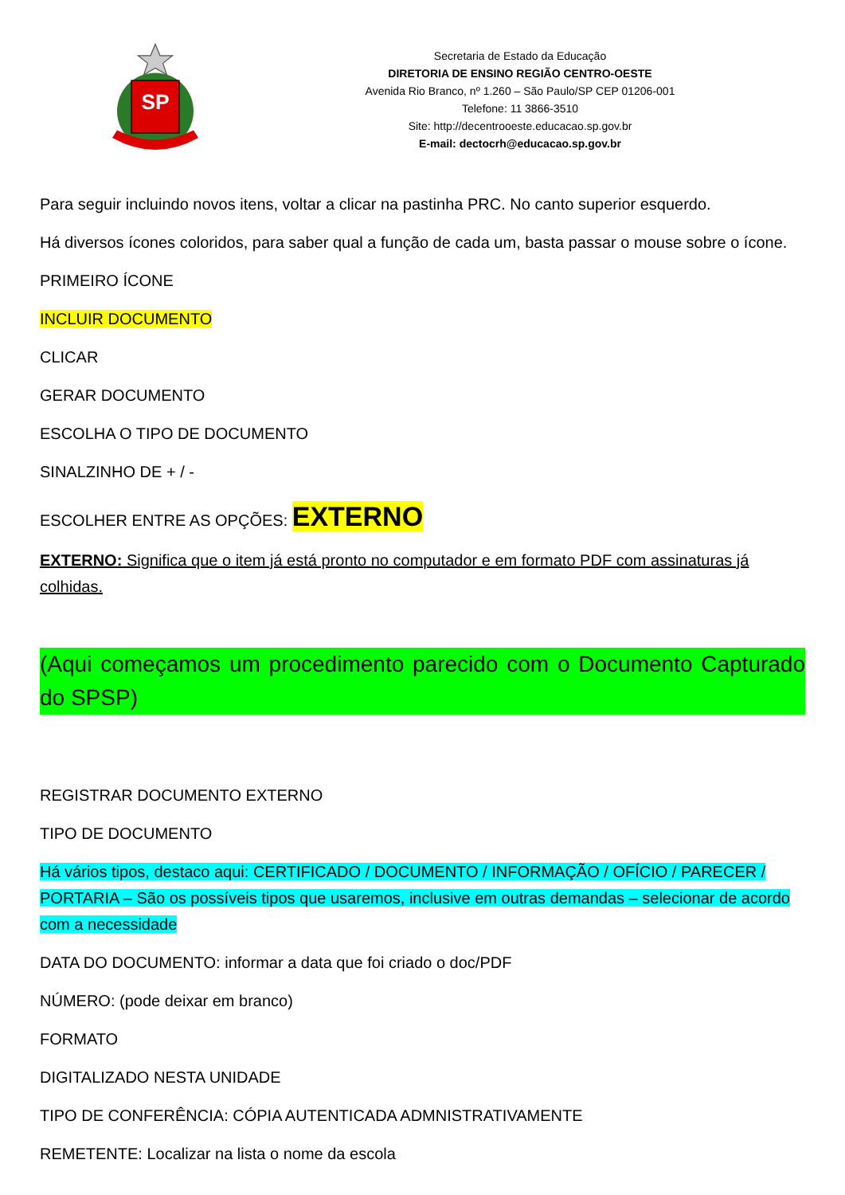SP
Secretaria de Estado da Educação
DIRETORIA DE ENSINO REGIÃO CENTRO-OESTE
Avenida Rio Branco, nº 1.260 – São Paulo/SP CEP 01206-001
Telefone: 11 3866-3510
Site: http://decentrooeste.educacao.sp.gov.br
E-mail: dectocrh@educacao.sp.gov.br
Para seguir incluindo novos itens, voltar a clicar na pastinha PRC. No canto superior esquerdo.
Há diversos ícones coloridos, para saber qual a função de cada um, basta passar o mouse sobre o ícone.
PRIMEIRO ÍCONE
INCLUIR DOCUMENTO
CLICAR
GERAR DOCUMENTO
ESCOLHA O TIPO DE DOCUMENTO
SINALZINHO DE + / -
ESCOLHER ENTRE AS OPÇÕES: EXTERNO
EXTERNO: Significa que o item já está pronto no computador e em formato PDF com assinaturas já colhidas.
(Aqui começamos um procedimento parecido com o Documento Capturado do SPSP)
REGISTRAR DOCUMENTO EXTERNO
TIPO DE DOCUMENTO
Há vários tipos, destaco aqui: CERTIFICADO / DOCUMENTO / INFORMAÇÃO / OFÍCIO / PARECER / PORTARIA – São os possíveis tipos que usaremos, inclusive em outras demandas – selecionar de acordo com a necessidade
DATA DO DOCUMENTO: informar a data que foi criado o doc/PDF
NÚMERO: (pode deixar em branco)
FORMATO
DIGITALIZADO NESTA UNIDADE
TIPO DE CONFERÊNCIA: CÓPIA AUTENTICADA ADMNISTRATIVAMENTE
REMETENTE: Localizar na lista o nome da escola